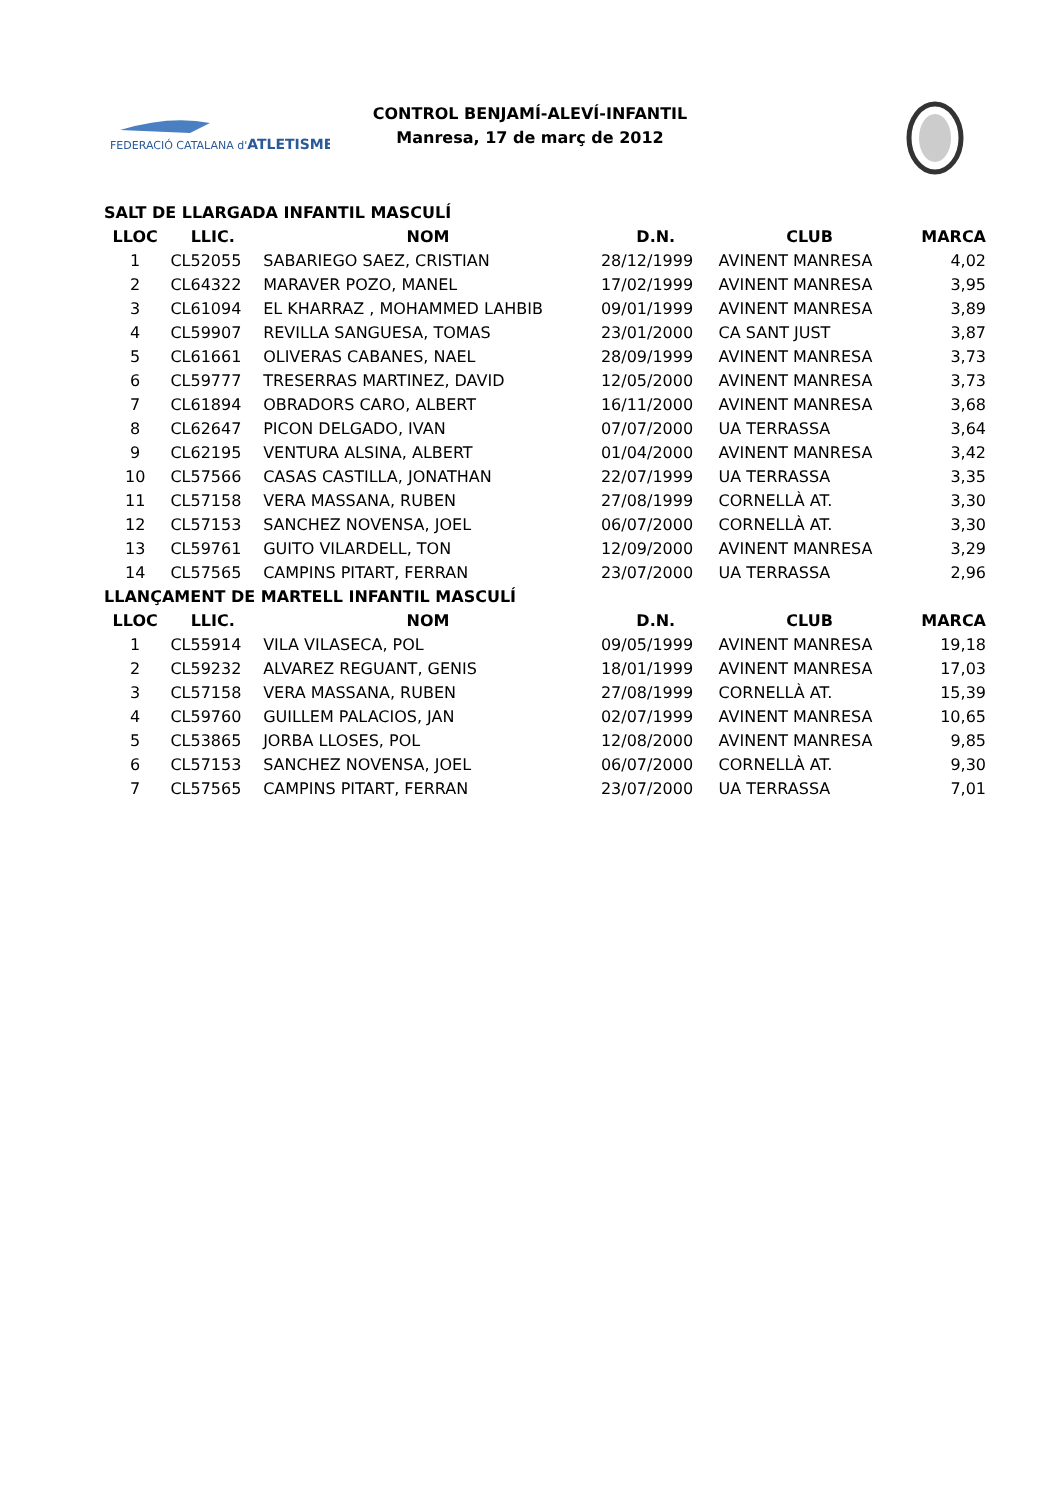FEDERACIÓ CATALANA d'ATLETISME
CONTROL BENJAMÍ-ALEVÍ-INFANTIL
Manresa, 17 de març de 2012
| SALT DE LLARGADA INFANTIL MASCULÍ | | | | | |
| LLOC | LLIC. | NOM | D.N. | CLUB | MARCA |
| 1 | CL52055 | SABARIEGO SAEZ, CRISTIAN | 28/12/1999 | AVINENT MANRESA | 4,02 |
| 2 | CL64322 | MARAVER POZO, MANEL | 17/02/1999 | AVINENT MANRESA | 3,95 |
| 3 | CL61094 | EL KHARRAZ , MOHAMMED LAHBIB | 09/01/1999 | AVINENT MANRESA | 3,89 |
| 4 | CL59907 | REVILLA SANGUESA, TOMAS | 23/01/2000 | CA SANT JUST | 3,87 |
| 5 | CL61661 | OLIVERAS CABANES, NAEL | 28/09/1999 | AVINENT MANRESA | 3,73 |
| 6 | CL59777 | TRESERRAS MARTINEZ, DAVID | 12/05/2000 | AVINENT MANRESA | 3,73 |
| 7 | CL61894 | OBRADORS CARO, ALBERT | 16/11/2000 | AVINENT MANRESA | 3,68 |
| 8 | CL62647 | PICON DELGADO, IVAN | 07/07/2000 | UA TERRASSA | 3,64 |
| 9 | CL62195 | VENTURA ALSINA, ALBERT | 01/04/2000 | AVINENT MANRESA | 3,42 |
| 10 | CL57566 | CASAS CASTILLA, JONATHAN | 22/07/1999 | UA TERRASSA | 3,35 |
| 11 | CL57158 | VERA MASSANA, RUBEN | 27/08/1999 | CORNELLÀ AT. | 3,30 |
| 12 | CL57153 | SANCHEZ NOVENSA, JOEL | 06/07/2000 | CORNELLÀ AT. | 3,30 |
| 13 | CL59761 | GUITO VILARDELL, TON | 12/09/2000 | AVINENT MANRESA | 3,29 |
| 14 | CL57565 | CAMPINS PITART, FERRAN | 23/07/2000 | UA TERRASSA | 2,96 |
| LLANÇAMENT DE MARTELL INFANTIL MASCULÍ | | | | | |
| LLOC | LLIC. | NOM | D.N. | CLUB | MARCA |
| 1 | CL55914 | VILA VILASECA, POL | 09/05/1999 | AVINENT MANRESA | 19,18 |
| 2 | CL59232 | ALVAREZ REGUANT, GENIS | 18/01/1999 | AVINENT MANRESA | 17,03 |
| 3 | CL57158 | VERA MASSANA, RUBEN | 27/08/1999 | CORNELLÀ AT. | 15,39 |
| 4 | CL59760 | GUILLEM PALACIOS, JAN | 02/07/1999 | AVINENT MANRESA | 10,65 |
| 5 | CL53865 | JORBA LLOSES, POL | 12/08/2000 | AVINENT MANRESA | 9,85 |
| 6 | CL57153 | SANCHEZ NOVENSA, JOEL | 06/07/2000 | CORNELLÀ AT. | 9,30 |
| 7 | CL57565 | CAMPINS PITART, FERRAN | 23/07/2000 | UA TERRASSA | 7,01 |